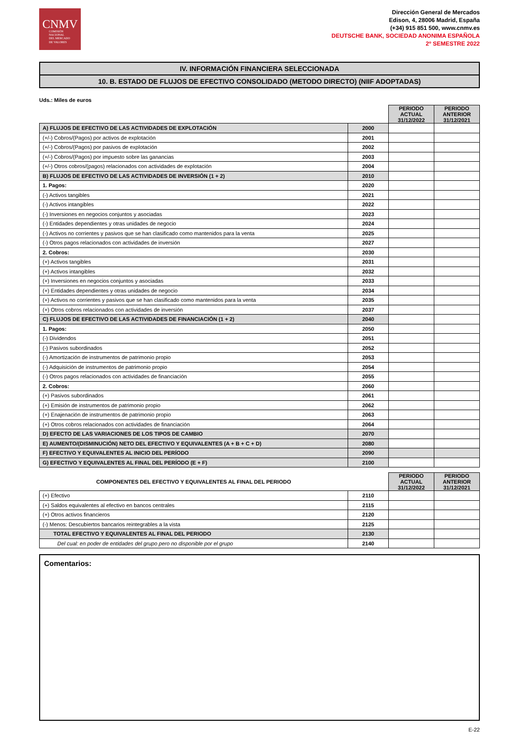CNMV
COMISIÓN
NACIONAL
DEL MERCADO
DE VALORES
Dirección General de Mercados
Edison, 4, 28006 Madrid, España
(+34) 915 851 500, www.cnmv.es
DEUTSCHE BANK, SOCIEDAD ANONIMA ESPAÑOLA
2º SEMESTRE 2022
IV. INFORMACIÓN FINANCIERA SELECCIONADA
10. B. ESTADO DE FLUJOS DE EFECTIVO CONSOLIDADO (METODO DIRECTO) (NIIF ADOPTADAS)
Uds.: Miles de euros
| | | PERIODO ACTUAL 31/12/2022 | PERIODO ANTERIOR 31/12/2021 |
| A) FLUJOS DE EFECTIVO DE LAS ACTIVIDADES DE EXPLOTACIÓN | 2000 | | |
| (+/-) Cobros/(Pagos) por activos de explotación | 2001 | | |
| (+/-) Cobros/(Pagos) por pasivos de explotación | 2002 | | |
| (+/-) Cobros/(Pagos) por impuesto sobre las ganancias | 2003 | | |
| (+/-) Otros cobros/(pagos) relacionados con actividades de explotación | 2004 | | |
| B) FLUJOS DE EFECTIVO DE LAS ACTIVIDADES DE INVERSIÓN (1 + 2) | 2010 | | |
| 1. Pagos: | 2020 | | |
| (-) Activos tangibles | 2021 | | |
| (-) Activos intangibles | 2022 | | |
| (-) Inversiones en negocios conjuntos y asociadas | 2023 | | |
| (-) Entidades dependientes y otras unidades de negocio | 2024 | | |
| (-) Activos no corrientes y pasivos que se han clasificado como mantenidos para la venta | 2025 | | |
| (-) Otros pagos relacionados con actividades de inversión | 2027 | | |
| 2. Cobros: | 2030 | | |
| (+) Activos tangibles | 2031 | | |
| (+) Activos intangibles | 2032 | | |
| (+) Inversiones en negocios conjuntos y asociadas | 2033 | | |
| (+) Entidades dependientes y otras unidades de negocio | 2034 | | |
| (+) Activos no corrientes y pasivos que se han clasificado como mantenidos para la venta | 2035 | | |
| (+) Otros cobros relacionados con actividades de inversión | 2037 | | |
| C) FLUJOS DE EFECTIVO DE LAS ACTIVIDADES DE FINANCIACIÓN (1 + 2) | 2040 | | |
| 1. Pagos: | 2050 | | |
| (-) Dividendos | 2051 | | |
| (-) Pasivos subordinados | 2052 | | |
| (-) Amortización de instrumentos de patrimonio propio | 2053 | | |
| (-) Adquisición de instrumentos de patrimonio propio | 2054 | | |
| (-) Otros pagos relacionados con actividades de financiación | 2055 | | |
| 2. Cobros: | 2060 | | |
| (+) Pasivos subordinados | 2061 | | |
| (+) Emisión de instrumentos de patrimonio propio | 2062 | | |
| (+) Enajenación de instrumentos de patrimonio propio | 2063 | | |
| (+) Otros cobros relacionados con actividades de financiación | 2064 | | |
| D) EFECTO DE LAS VARIACIONES DE LOS TIPOS DE CAMBIO | 2070 | | |
| E) AUMENTO/(DISMINUCIÓN) NETO DEL EFECTIVO Y EQUIVALENTES (A + B + C + D) | 2080 | | |
| F) EFECTIVO Y EQUIVALENTES AL INICIO DEL PERÍODO | 2090 | | |
| G) EFECTIVO Y EQUIVALENTES AL FINAL DEL PERÍODO (E + F) | 2100 | | |
| COMPONENTES DEL EFECTIVO Y EQUIVALENTES AL FINAL DEL PERIODO | | PERIODO ACTUAL 31/12/2022 | PERIODO ANTERIOR 31/12/2021 |
| (+) Efectivo | 2110 | | |
| (+) Saldos equivalentes al efectivo en bancos centrales | 2115 | | |
| (+) Otros activos financieros | 2120 | | |
| (-) Menos: Descubiertos bancarios reintegrables a la vista | 2125 | | |
| TOTAL EFECTIVO Y EQUIVALENTES AL FINAL DEL PERIODO | 2130 | | |
| Del cual: en poder de entidades del grupo pero no disponible por el grupo | 2140 | | |
Comentarios:
E-22